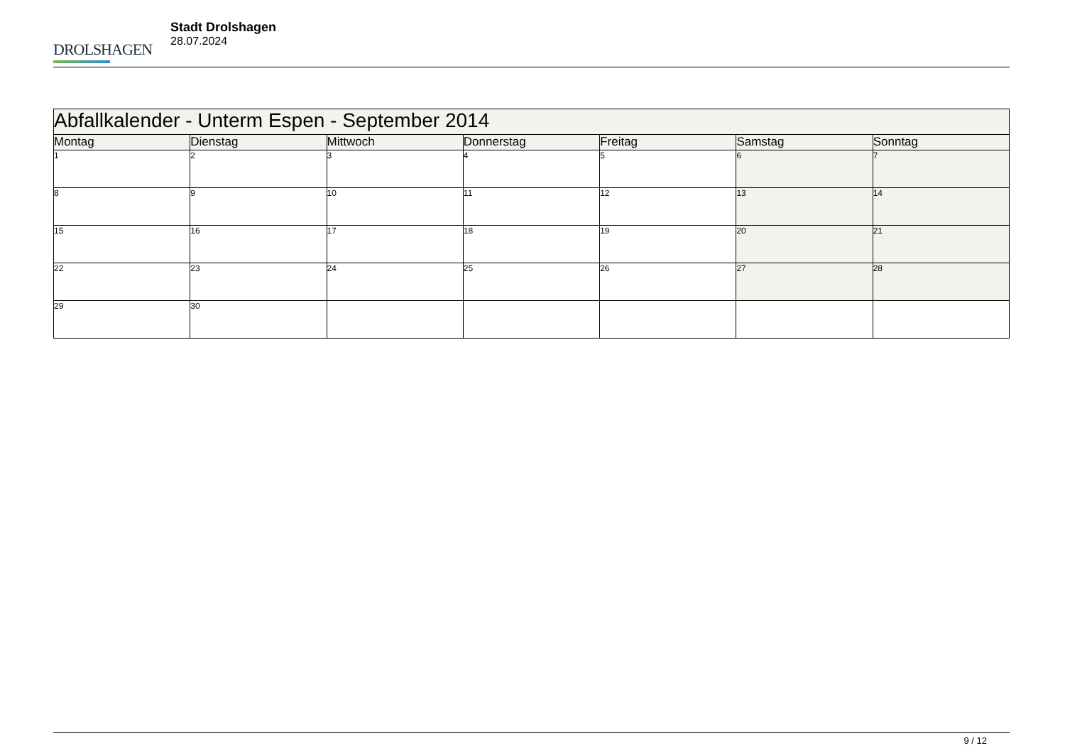DROLSHAGEN
Stadt Drolshagen
28.07.2024
| Abfallkalender - Unterm Espen - September 2014 | | | | | | |
| --- | --- | --- | --- | --- | --- | --- |
| Montag | Dienstag | Mittwoch | Donnerstag | Freitag | Samstag | Sonntag |
| 1 | 2 | 3 | 4 | 5 | 6 | 7 |
| 8 | 9 | 10 | 11 | 12 | 13 | 14 |
| 15 | 16 | 17 | 18 | 19 | 20 | 21 |
| 22 | 23 | 24 | 25 | 26 | 27 | 28 |
| 29 | 30 | | | | | |
9 / 12